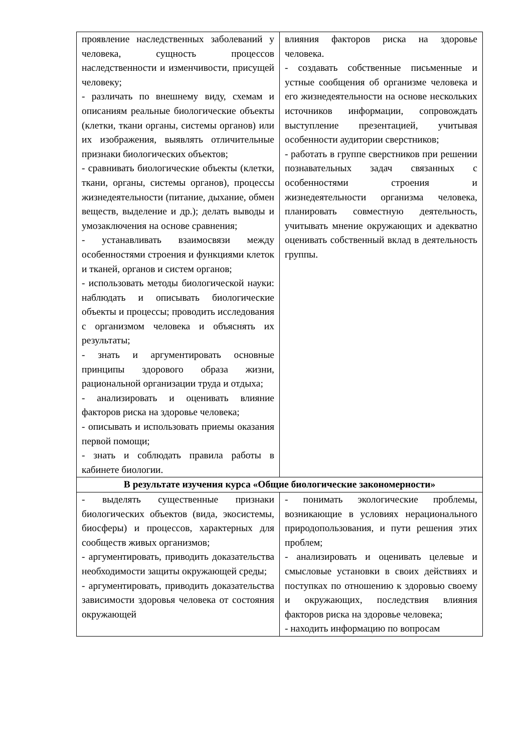| проявление наследственных заболеваний у человека, сущность процессов наследственности и изменчивости, присущей человеку; - различать по внешнему виду, схемам и описаниям реальные биологические объекты (клетки, ткани органы, системы органов) или их изображения, выявлять отличительные признаки биологических объектов; - сравнивать биологические объекты (клетки, ткани, органы, системы органов), процессы жизнедеятельности (питание, дыхание, обмен веществ, выделение и др.); делать выводы и умозаключения на основе сравнения; - устанавливать взаимосвязи между особенностями строения и функциями клеток и тканей, органов и систем органов; - использовать методы биологической науки: наблюдать и описывать биологические объекты и процессы; проводить исследования с организмом человека и объяснять их результаты; - знать и аргументировать основные принципы здорового образа жизни, рациональной организации труда и отдыха; - анализировать и оценивать влияние факторов риска на здоровье человека; - описывать и использовать приемы оказания первой помощи; - знать и соблюдать правила работы в кабинете биологии. | влияния факторов риска на здоровье человека. - создавать собственные письменные и устные сообщения об организме человека и его жизнедеятельности на основе нескольких источников информации, сопровождать выступление презентацией, учитывая особенности аудитории сверстников; - работать в группе сверстников при решении познавательных задач связанных с особенностями строения и жизнедеятельности организма человека, планировать совместную деятельность, учитывать мнение окружающих и адекватно оценивать собственный вклад в деятельность группы. |
| В результате изучения курса «Общие биологические закономерности» | |
| - выделять существенные признаки биологических объектов (вида, экосистемы, биосферы) и процессов, характерных для сообществ живых организмов; - аргументировать, приводить доказательства необходимости защиты окружающей среды; - аргументировать, приводить доказательства зависимости здоровья человека от состояния окружающей | - понимать экологические проблемы, возникающие в условиях нерационального природопользования, и пути решения этих проблем; - анализировать и оценивать целевые и смысловые установки в своих действиях и поступках по отношению к здоровью своему и окружающих, последствия влияния факторов риска на здоровье человека; - находить информацию по вопросам |